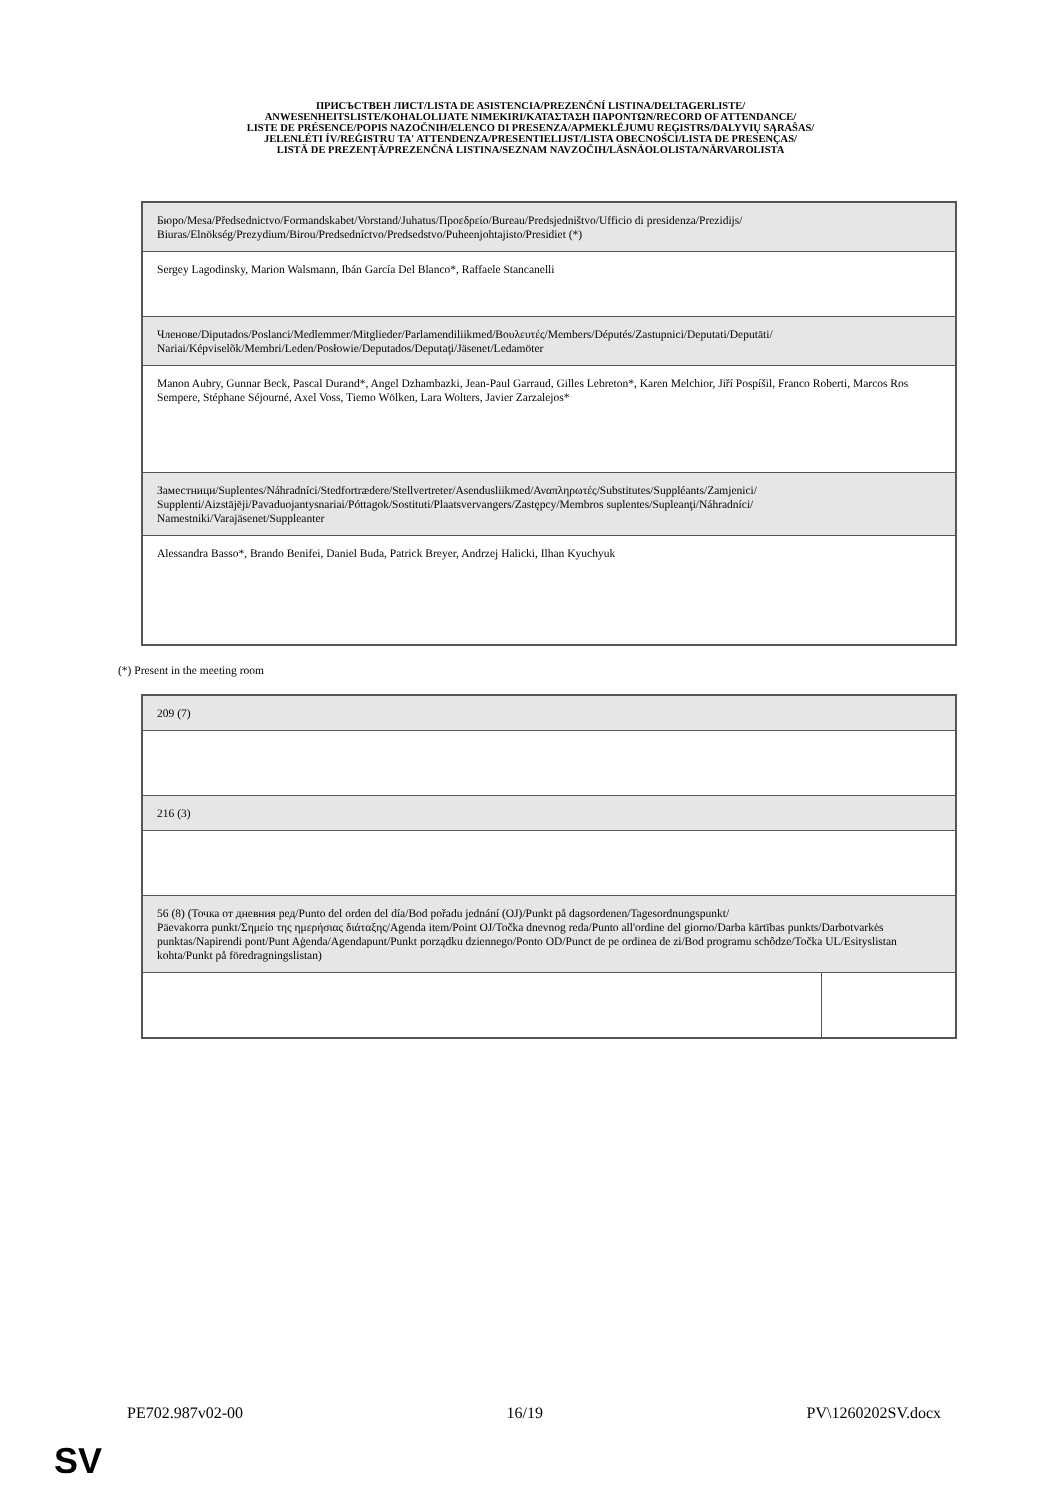ПРИСЪСТВЕН ЛИСТ/LISTA DE ASISTENCIA/PREZENČNÍ LISTINA/DELTAGERLISTE/
ANWESENHEITSLISTE/KOHALOLIJATE NIMEKIRI/ΚΑΤΑΣΤΑΣΗ ΠΑΡΟΝΤΩΝ/RECORD OF ATTENDANCE/
LISTE DE PRÉSENCE/POPIS NAZOČNIH/ELENCO DI PRESENZA/APMEKLĒJUMU REĢISTRS/DALYVIŲ SĄRAŠAS/
JELENLÉTI ÍV/REĠISTRU TA' ATTENDENZA/PRESENTIELIJST/LISTA OBECNOŚCI/LISTA DE PRESENÇAS/
LISTĂ DE PREZENȚĂ/PREZENČNÁ LISTINA/SEZNAM NAVZOČIH/LÄSNÄOLOLISTA/NÄRVAROLISTA
| Бюро/Mesa/Předsednictvo/Formandskabet/Vorstand/Juhatus/Προεδρείο/Bureau/Predsjedništvo/Ufficio di presidenza/Prezidijs/ Biuras/Elnökség/Prezydium/Birou/Predsedníctvo/Predsedstvo/Puheenjohtajisto/Presidiet (*) |
| Sergey Lagodinsky, Marion Walsmann, Ibán García Del Blanco*, Raffaele Stancanelli |
| Членове/Diputados/Poslanci/Medlemmer/Mitglieder/Parlamendiliikmed/Βουλευτές/Members/Députés/Zastupnici/Deputati/Deputāti/ Nariai/Képviselõk/Membri/Leden/Posłowie/Deputados/Deputaţi/Jäsenet/Ledamöter |
| Manon Aubry, Gunnar Beck, Pascal Durand*, Angel Dzhambazki, Jean-Paul Garraud, Gilles Lebreton*, Karen Melchior, Jiří Pospíšil, Franco Roberti, Marcos Ros Sempere, Stéphane Séjourné, Axel Voss, Tiemo Wölken, Lara Wolters, Javier Zarzalejos* |
| Заместници/Suplentes/Náhradníci/Stedfortrædere/Stellvertreter/Asendusliikmed/Αναπληρωτές/Substitutes/Suppléants/Zamjenici/ Supplenti/Aizstājēji/Pavaduojantysnariai/Póttagok/Sostituti/Plaatsvervangers/Zastępcy/Membros suplentes/Supleanţi/Náhradníci/ Namestniki/Varajäsenet/Suppleanter |
| Alessandra Basso*, Brando Benifei, Daniel Buda, Patrick Breyer, Andrzej Halicki, Ilhan Kyuchyuk |
(*) Present in the meeting room
| 209 (7) | |
| 216 (3) | |
| 56 (8) (Точка от дневния ред/Punto del orden del día/Bod pořadu jednání (OJ)/Punkt på dagsordenen/Tagesordnungspunkt/ Päevakorra punkt/Σημείο της ημερήσιας διάταξης/Agenda item/Point OJ/Točka dnevnog reda/Punto all'ordine del giorno/Darba kārtības punkts/Darbotvarkės punktas/Napirendi pont/Punt Aġenda/Agendapunt/Punkt porządku dziennego/Ponto OD/Punct de pe ordinea de zi/Bod programu schôdze/Točka UL/Esityslistan kohta/Punkt på föredragningslistan) | |
PE702.987v02-00 16/19 PV\1260202SV.docx
SV